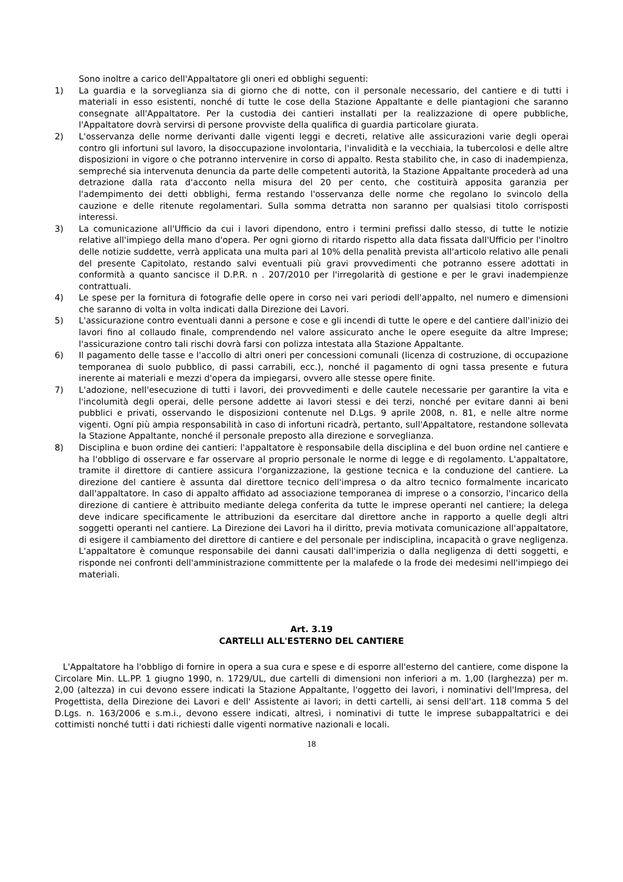Sono inoltre a carico dell'Appaltatore gli oneri ed obblighi seguenti:
1) La guardia e la sorveglianza sia di giorno che di notte, con il personale necessario, del cantiere e di tutti i materiali in esso esistenti, nonché di tutte le cose della Stazione Appaltante e delle piantagioni che saranno consegnate all'Appaltatore. Per la custodia dei cantieri installati per la realizzazione di opere pubbliche, l'Appaltatore dovrà servirsi di persone provviste della qualifica di guardia particolare giurata.
2) L'osservanza delle norme derivanti dalle vigenti leggi e decreti, relative alle assicurazioni varie degli operai contro gli infortuni sul lavoro, la disoccupazione involontaria, l'invalidità e la vecchiaia, la tubercolosi e delle altre disposizioni in vigore o che potranno intervenire in corso di appalto. Resta stabilito che, in caso di inadempienza, sempreché sia intervenuta denuncia da parte delle competenti autorità, la Stazione Appaltante procederà ad una detrazione dalla rata d'acconto nella misura del 20 per cento, che costituirà apposita garanzia per l'adempimento dei detti obblighi, ferma restando l'osservanza delle norme che regolano lo svincolo della cauzione e delle ritenute regolamentari. Sulla somma detratta non saranno per qualsiasi titolo corrisposti interessi.
3) La comunicazione all'Ufficio da cui i lavori dipendono, entro i termini prefissi dallo stesso, di tutte le notizie relative all'impiego della mano d'opera. Per ogni giorno di ritardo rispetto alla data fissata dall'Ufficio per l'inoltro delle notizie suddette, verrà applicata una multa pari al 10% della penalità prevista all'articolo relativo alle penali del presente Capitolato, restando salvi eventuali più gravi provvedimenti che potranno essere adottati in conformità a quanto sancisce il D.P.R. n . 207/2010 per l'irregolarità di gestione e per le gravi inadempienze contrattuali.
4) Le spese per la fornitura di fotografie delle opere in corso nei vari periodi dell'appalto, nel numero e dimensioni che saranno di volta in volta indicati dalla Direzione dei Lavori.
5) L'assicurazione contro eventuali danni a persone e cose e gli incendi di tutte le opere e del cantiere dall'inizio dei lavori fino al collaudo finale, comprendendo nel valore assicurato anche le opere eseguite da altre Imprese; l'assicurazione contro tali rischi dovrà farsi con polizza intestata alla Stazione Appaltante.
6) Il pagamento delle tasse e l'accollo di altri oneri per concessioni comunali (licenza di costruzione, di occupazione temporanea di suolo pubblico, di passi carrabili, ecc.), nonché il pagamento di ogni tassa presente e futura inerente ai materiali e mezzi d'opera da impiegarsi, ovvero alle stesse opere finite.
7) L'adozione, nell'esecuzione di tutti i lavori, dei provvedimenti e delle cautele necessarie per garantire la vita e l'incolumità degli operai, delle persone addette ai lavori stessi e dei terzi, nonché per evitare danni ai beni pubblici e privati, osservando le disposizioni contenute nel D.Lgs. 9 aprile 2008, n. 81, e nelle altre norme vigenti. Ogni più ampia responsabilità in caso di infortuni ricadrà, pertanto, sull'Appaltatore, restandone sollevata la Stazione Appaltante, nonché il personale preposto alla direzione e sorveglianza.
8) Disciplina e buon ordine dei cantieri: l'appaltatore è responsabile della disciplina e del buon ordine nel cantiere e ha l'obbligo di osservare e far osservare al proprio personale le norme di legge e di regolamento. L'appaltatore, tramite il direttore di cantiere assicura l'organizzazione, la gestione tecnica e la conduzione del cantiere. La direzione del cantiere è assunta dal direttore tecnico dell'impresa o da altro tecnico formalmente incaricato dall'appaltatore. In caso di appalto affidato ad associazione temporanea di imprese o a consorzio, l'incarico della direzione di cantiere è attribuito mediante delega conferita da tutte le imprese operanti nel cantiere; la delega deve indicare specificamente le attribuzioni da esercitare dal direttore anche in rapporto a quelle degli altri soggetti operanti nel cantiere. La Direzione dei Lavori ha il diritto, previa motivata comunicazione all'appaltatore, di esigere il cambiamento del direttore di cantiere e del personale per indisciplina, incapacità o grave negligenza. L'appaltatore è comunque responsabile dei danni causati dall'imperizia o dalla negligenza di detti soggetti, e risponde nei confronti dell'amministrazione committente per la malafede o la frode dei medesimi nell'impiego dei materiali.
Art. 3.19
CARTELLI ALL'ESTERNO DEL CANTIERE
L'Appaltatore ha l'obbligo di fornire in opera a sua cura e spese e di esporre all'esterno del cantiere, come dispone la Circolare Min. LL.PP. 1 giugno 1990, n. 1729/UL, due cartelli di dimensioni non inferiori a m. 1,00 (larghezza) per m. 2,00 (altezza) in cui devono essere indicati la Stazione Appaltante, l'oggetto dei lavori, i nominativi dell'Impresa, del Progettista, della Direzione dei Lavori e dell' Assistente ai lavori; in detti cartelli, ai sensi dell'art. 118 comma 5 del D.Lgs. n. 163/2006 e s.m.i., devono essere indicati, altresì, i nominativi di tutte le imprese subappaltatrici e dei cottimisti nonché tutti i dati richiesti dalle vigenti normative nazionali e locali.
18